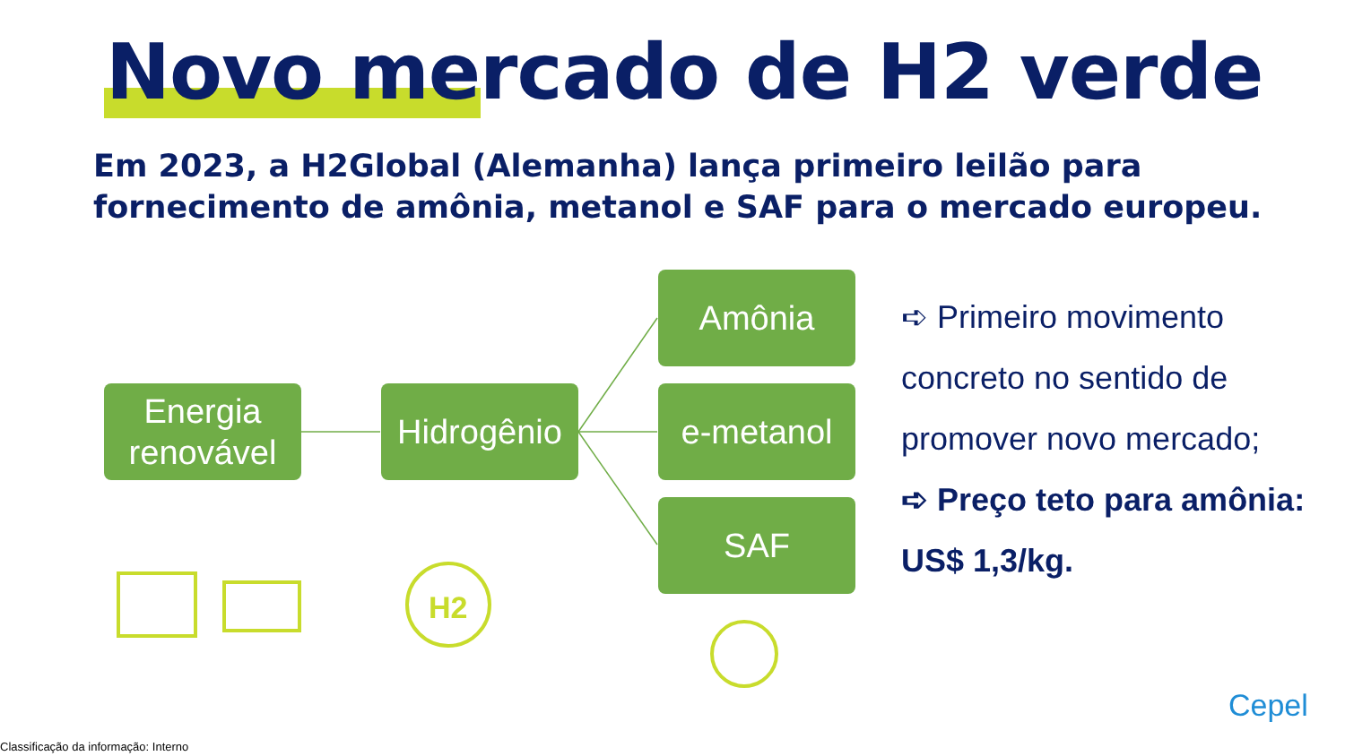Novo mercado de H2 verde
Em 2023, a H2Global (Alemanha) lança primeiro leilão para fornecimento de amônia, metanol e SAF para o mercado europeu.
H2
Energia renovável
Hidrogênio
Amônia
e-metanol
SAF
➪ Primeiro movimento concreto no sentido de promover novo mercado;
➪ Preço teto para amônia: US$ 1,3/kg.
Cepel
Classificação da informação: Interno